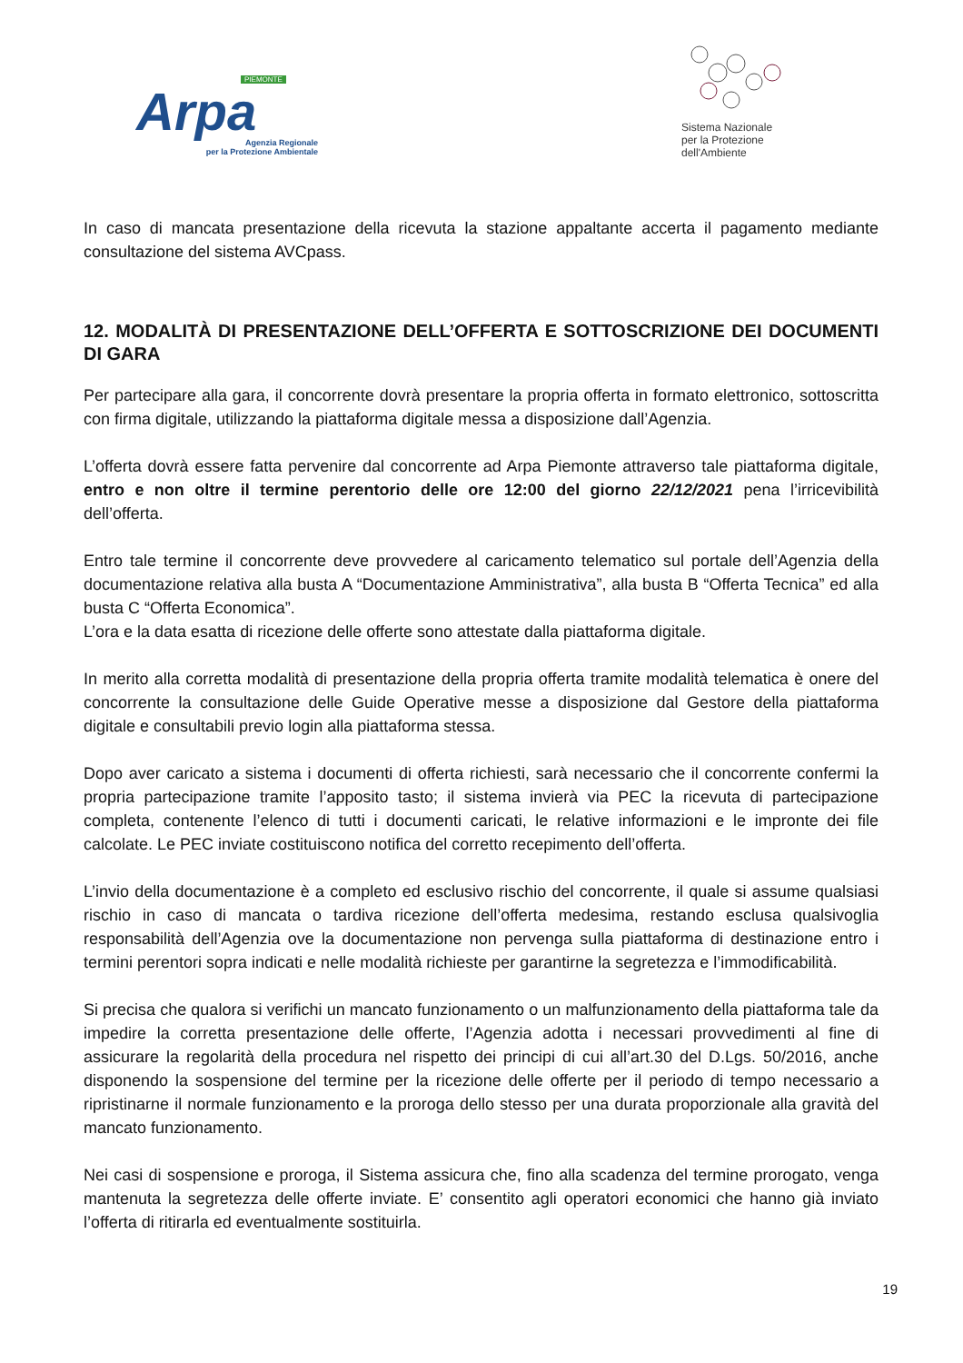PIEMONTE
Arpa
Agenzia Regionale
per la Protezione Ambientale
Sistema Nazionale
per la Protezione
dell'Ambiente
In caso di mancata presentazione della ricevuta la stazione appaltante accerta il pagamento mediante consultazione del sistema AVCpass.
12. MODALITÀ DI PRESENTAZIONE DELL’OFFERTA E SOTTOSCRIZIONE DEI DOCUMENTI DI GARA
Per partecipare alla gara, il concorrente dovrà presentare la propria offerta in formato elettronico, sottoscritta con firma digitale, utilizzando la piattaforma digitale messa a disposizione dall’Agenzia.
L’offerta dovrà essere fatta pervenire dal concorrente ad Arpa Piemonte attraverso tale piattaforma digitale, entro e non oltre il termine perentorio delle ore 12:00 del giorno 22/12/2021 pena l’irricevibilità dell’offerta.
Entro tale termine il concorrente deve provvedere al caricamento telematico sul portale dell’Agenzia della documentazione relativa alla busta A “Documentazione Amministrativa”, alla busta B “Offerta Tecnica” ed alla busta C “Offerta Economica”.
L’ora e la data esatta di ricezione delle offerte sono attestate dalla piattaforma digitale.
In merito alla corretta modalità di presentazione della propria offerta tramite modalità telematica è onere del concorrente la consultazione delle Guide Operative messe a disposizione dal Gestore della piattaforma digitale e consultabili previo login alla piattaforma stessa.
Dopo aver caricato a sistema i documenti di offerta richiesti, sarà necessario che il concorrente confermi la propria partecipazione tramite l’apposito tasto; il sistema invierà via PEC la ricevuta di partecipazione completa, contenente l’elenco di tutti i documenti caricati, le relative informazioni e le impronte dei file calcolate. Le PEC inviate costituiscono notifica del corretto recepimento dell’offerta.
L’invio della documentazione è a completo ed esclusivo rischio del concorrente, il quale si assume qualsiasi rischio in caso di mancata o tardiva ricezione dell’offerta medesima, restando esclusa qualsivoglia responsabilità dell’Agenzia ove la documentazione non pervenga sulla piattaforma di destinazione entro i termini perentori sopra indicati e nelle modalità richieste per garantirne la segretezza e l’immodificabilità.
Si precisa che qualora si verifichi un mancato funzionamento o un malfunzionamento della piattaforma tale da impedire la corretta presentazione delle offerte, l’Agenzia adotta i necessari provvedimenti al fine di assicurare la regolarità della procedura nel rispetto dei principi di cui all’art.30 del D.Lgs. 50/2016, anche disponendo la sospensione del termine per la ricezione delle offerte per il periodo di tempo necessario a ripristinarne il normale funzionamento e la proroga dello stesso per una durata proporzionale alla gravità del mancato funzionamento.
Nei casi di sospensione e proroga, il Sistema assicura che, fino alla scadenza del termine prorogato, venga mantenuta la segretezza delle offerte inviate. E’ consentito agli operatori economici che hanno già inviato l’offerta di ritirarla ed eventualmente sostituirla.
19